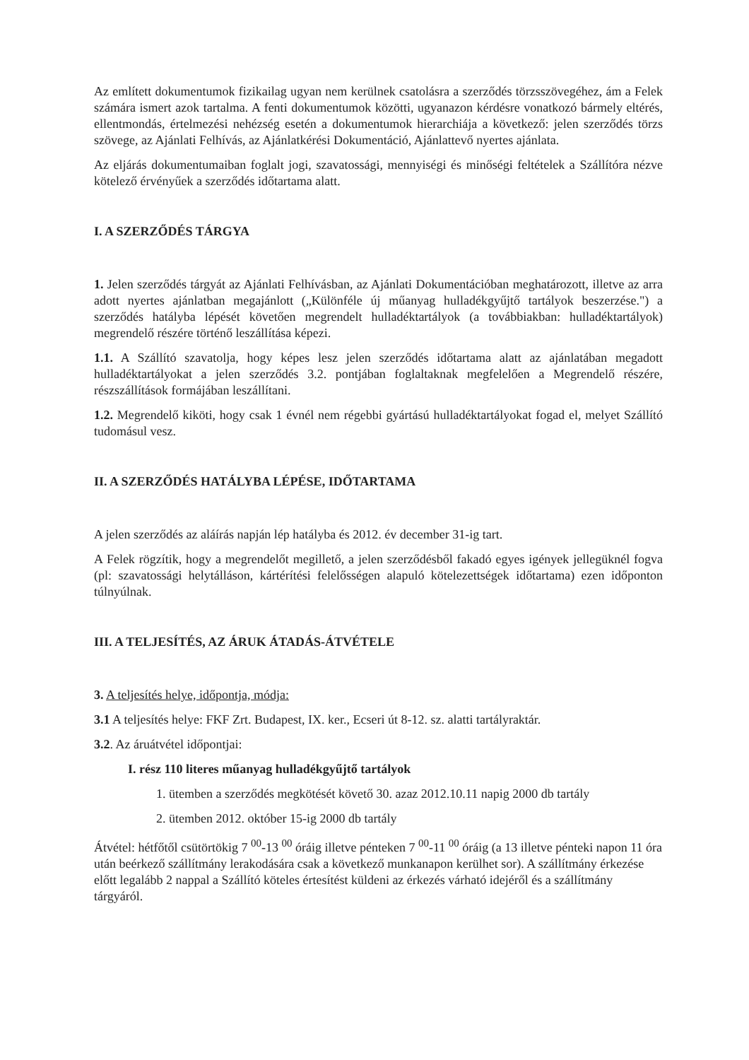Az említett dokumentumok fizikailag ugyan nem kerülnek csatolásra a szerződés törzsszövegéhez, ám a Felek számára ismert azok tartalma. A fenti dokumentumok közötti, ugyanazon kérdésre vonatkozó bármely eltérés, ellentmondás, értelmezési nehézség esetén a dokumentumok hierarchiája a következő: jelen szerződés törzs szövege, az Ajánlati Felhívás, az Ajánlatkérési Dokumentáció, Ajánlattevő nyertes ajánlata.
Az eljárás dokumentumaiban foglalt jogi, szavatossági, mennyiségi és minőségi feltételek a Szállítóra nézve kötelező érvényűek a szerződés időtartama alatt.
I. A SZERZŐDÉS TÁRGYA
1. Jelen szerződés tárgyát az Ajánlati Felhívásban, az Ajánlati Dokumentációban meghatározott, illetve az arra adott nyertes ajánlatban megajánlott („Különféle új műanyag hulladékgyűjtő tartályok beszerzése.") a szerződés hatályba lépését követően megrendelt hulladéktartályok (a továbbiakban: hulladéktartályok) megrendelő részére történő leszállítása képezi.
1.1. A Szállító szavatolja, hogy képes lesz jelen szerződés időtartama alatt az ajánlatában megadott hulladéktartályokat a jelen szerződés 3.2. pontjában foglaltaknak megfelelően a Megrendelő részére, részszállítások formájában leszállítani.
1.2. Megrendelő kiköti, hogy csak 1 évnél nem régebbi gyártású hulladéktartályokat fogad el, melyet Szállító tudomásul vesz.
II. A SZERZŐDÉS HATÁLYBA LÉPÉSE, IDŐTARTAMA
A jelen szerződés az aláírás napján lép hatályba és 2012. év december 31-ig tart.
A Felek rögzítik, hogy a megrendelőt megillető, a jelen szerződésből fakadó egyes igények jellegüknél fogva (pl: szavatossági helytálláson, kártérítési felelősségen alapuló kötelezettségek időtartama) ezen időponton túlnyúlnak.
III. A TELJESÍTÉS, AZ ÁRUK ÁTADÁS-ÁTVÉTELE
3. A teljesítés helye, időpontja, módja:
3.1 A teljesítés helye: FKF Zrt. Budapest, IX. ker., Ecseri út 8-12. sz. alatti tartályraktár.
3.2. Az áruátvétel időpontjai:
I. rész 110 literes műanyag hulladékgyűjtő tartályok
1. ütemben a szerződés megkötését követő 30. azaz 2012.10.11 napig 2000 db tartály
2. ütemben 2012. október 15-ig 2000 db tartály
Átvétel: hétfőtől csütörtökig 7 <sup>00</sup>-13 <sup>00</sup> óráig illetve pénteken 7 <sup>00</sup>-11 <sup>00</sup> óráig (a 13 illetve pénteki napon 11 óra után beérkező szállítmány lerakodására csak a következő munkanapon kerülhet sor). A szállítmány érkezése előtt legalább 2 nappal a Szállító köteles értesítést küldeni az érkezés várható idejéről és a szállítmány tárgyáról.